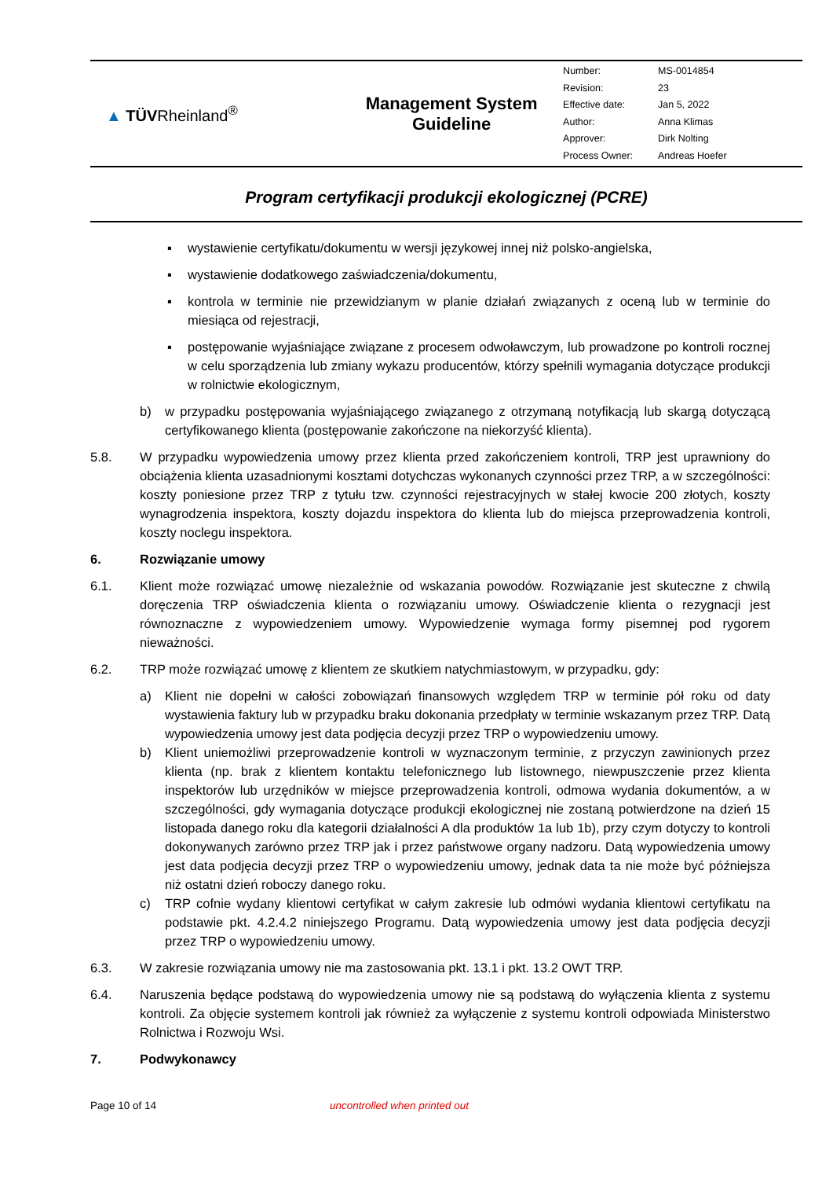| ▲ TÜV Rheinland<sup>®</sup> | Management System Guideline | / Number: / MS-0014854 / / Revision: / 23 / / Effective date: / Jan 5, 2022 / / Author: / Anna Klimas / / Approver: / Dirk Nolting / / Process Owner: / Andreas Hoefer / |
Program certyfikacji produkcji ekologicznej (PCRE)
▪ wystawienie certyfikatu/dokumentu w wersji językowej innej niż polsko-angielska,
▪ wystawienie dodatkowego zaświadczenia/dokumentu,
▪ kontrola w terminie nie przewidzianym w planie działań związanych z oceną lub w terminie do miesiąca od rejestracji,
▪ postępowanie wyjaśniające związane z procesem odwoławczym, lub prowadzone po kontroli rocznej w celu sporządzenia lub zmiany wykazu producentów, którzy spełnili wymagania dotyczące produkcji w rolnictwie ekologicznym,
b) w przypadku postępowania wyjaśniającego związanego z otrzymaną notyfikacją lub skargą dotyczącą certyfikowanego klienta (postępowanie zakończone na niekorzyść klienta).
5.8. W przypadku wypowiedzenia umowy przez klienta przed zakończeniem kontroli, TRP jest uprawniony do obciążenia klienta uzasadnionymi kosztami dotychczas wykonanych czynności przez TRP, a w szczególności: koszty poniesione przez TRP z tytułu tzw. czynności rejestracyjnych w stałej kwocie 200 złotych, koszty wynagrodzenia inspektora, koszty dojazdu inspektora do klienta lub do miejsca przeprowadzenia kontroli, koszty noclegu inspektora.
6. Rozwiązanie umowy
6.1. Klient może rozwiązać umowę niezależnie od wskazania powodów. Rozwiązanie jest skuteczne z chwilą doręczenia TRP oświadczenia klienta o rozwiązaniu umowy. Oświadczenie klienta o rezygnacji jest równoznaczne z wypowiedzeniem umowy. Wypowiedzenie wymaga formy pisemnej pod rygorem nieważności.
6.2. TRP może rozwiązać umowę z klientem ze skutkiem natychmiastowym, w przypadku, gdy:
a) Klient nie dopełni w całości zobowiązań finansowych względem TRP w terminie pół roku od daty wystawienia faktury lub w przypadku braku dokonania przedpłaty w terminie wskazanym przez TRP. Datą wypowiedzenia umowy jest data podjęcia decyzji przez TRP o wypowiedzeniu umowy.
b) Klient uniemożliwi przeprowadzenie kontroli w wyznaczonym terminie, z przyczyn zawinionych przez klienta (np. brak z klientem kontaktu telefonicznego lub listownego, niewpuszczenie przez klienta inspektorów lub urzędników w miejsce przeprowadzenia kontroli, odmowa wydania dokumentów, a w szczególności, gdy wymagania dotyczące produkcji ekologicznej nie zostaną potwierdzone na dzień 15 listopada danego roku dla kategorii działalności A dla produktów 1a lub 1b), przy czym dotyczy to kontroli dokonywanych zarówno przez TRP jak i przez państwowe organy nadzoru. Datą wypowiedzenia umowy jest data podjęcia decyzji przez TRP o wypowiedzeniu umowy, jednak data ta nie może być późniejsza niż ostatni dzień roboczy danego roku.
c) TRP cofnie wydany klientowi certyfikat w całym zakresie lub odmówi wydania klientowi certyfikatu na podstawie pkt. 4.2.4.2 niniejszego Programu. Datą wypowiedzenia umowy jest data podjęcia decyzji przez TRP o wypowiedzeniu umowy.
6.3. W zakresie rozwiązania umowy nie ma zastosowania pkt. 13.1 i pkt. 13.2 OWT TRP.
6.4. Naruszenia będące podstawą do wypowiedzenia umowy nie są podstawą do wyłączenia klienta z systemu kontroli. Za objęcie systemem kontroli jak również za wyłączenie z systemu kontroli odpowiada Ministerstwo Rolnictwa i Rozwoju Wsi.
7. Podwykonawcy
Page 10 of 14 uncontrolled when printed out